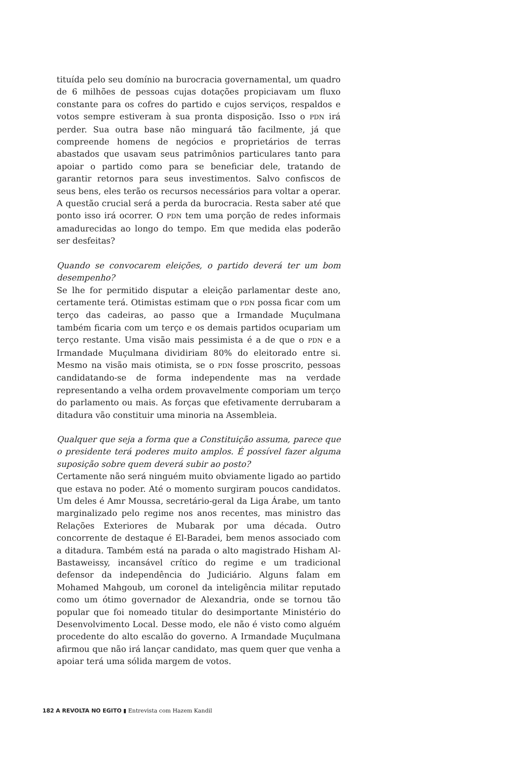tituída pelo seu domínio na burocracia governamental, um quadro de 6 milhões de pessoas cujas dotações propiciavam um fluxo constante para os cofres do partido e cujos serviços, respaldos e votos sempre estiveram à sua pronta disposição. Isso o PDN irá perder. Sua outra base não minguará tão facilmente, já que compreende homens de negócios e proprietários de terras abastados que usavam seus patrimônios particulares tanto para apoiar o partido como para se beneficiar dele, tratando de garantir retornos para seus investimentos. Salvo confiscos de seus bens, eles terão os recursos necessários para voltar a operar. A questão crucial será a perda da burocracia. Resta saber até que ponto isso irá ocorrer. O PDN tem uma porção de redes informais amadurecidas ao longo do tempo. Em que medida elas poderão ser desfeitas?
Quando se convocarem eleições, o partido deverá ter um bom desempenho?
Se lhe for permitido disputar a eleição parlamentar deste ano, certamente terá. Otimistas estimam que o PDN possa ficar com um terço das cadeiras, ao passo que a Irmandade Muçulmana também ficaria com um terço e os demais partidos ocupariam um terço restante. Uma visão mais pessimista é a de que o PDN e a Irmandade Muçulmana dividiriam 80% do eleitorado entre si. Mesmo na visão mais otimista, se o PDN fosse proscrito, pessoas candidatando-se de forma independente mas na verdade representando a velha ordem provavelmente comporiam um terço do parlamento ou mais. As forças que efetivamente derrubaram a ditadura vão constituir uma minoria na Assembleia.
Qualquer que seja a forma que a Constituição assuma, parece que o presidente terá poderes muito amplos. É possível fazer alguma suposição sobre quem deverá subir ao posto?
Certamente não será ninguém muito obviamente ligado ao partido que estava no poder. Até o momento surgiram poucos candidatos. Um deles é Amr Moussa, secretário-geral da Liga Árabe, um tanto marginalizado pelo regime nos anos recentes, mas ministro das Relações Exteriores de Mubarak por uma década. Outro concorrente de destaque é El-Baradei, bem menos associado com a ditadura. Também está na parada o alto magistrado Hisham Al-Bastaweissy, incansável crítico do regime e um tradicional defensor da independência do Judiciário. Alguns falam em Mohamed Mahgoub, um coronel da inteligência militar reputado como um ótimo governador de Alexandria, onde se tornou tão popular que foi nomeado titular do desimportante Ministério do Desenvolvimento Local. Desse modo, ele não é visto como alguém procedente do alto escalão do governo. A Irmandade Muçulmana afirmou que não irá lançar candidato, mas quem quer que venha a apoiar terá uma sólida margem de votos.
182 A REVOLTA NO EGITO ▮ Entrevista com Hazem Kandil